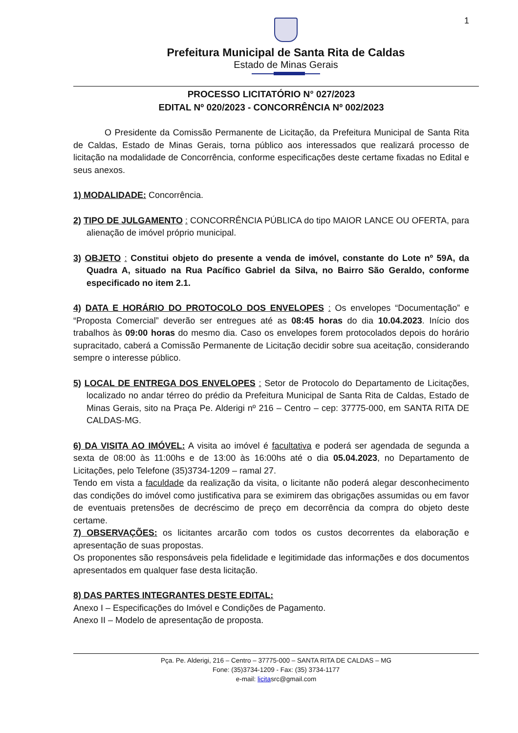1
Prefeitura Municipal de Santa Rita de Caldas
Estado de Minas Gerais
PROCESSO LICITATÓRIO N° 027/2023
EDITAL Nº 020/2023 - CONCORRÊNCIA Nº 002/2023
O Presidente da Comissão Permanente de Licitação, da Prefeitura Municipal de Santa Rita de Caldas, Estado de Minas Gerais, torna público aos interessados que realizará processo de licitação na modalidade de Concorrência, conforme especificações deste certame fixadas no Edital e seus anexos.
1) MODALIDADE: Concorrência.
2) TIPO DE JULGAMENTO : CONCORRÊNCIA PÚBLICA do tipo MAIOR LANCE OU OFERTA, para alienação de imóvel próprio municipal.
3) OBJETO : Constitui objeto do presente a venda de imóvel, constante do Lote nº 59A, da Quadra A, situado na Rua Pacífico Gabriel da Silva, no Bairro São Geraldo, conforme especificado no item 2.1.
4) DATA E HORÁRIO DO PROTOCOLO DOS ENVELOPES : Os envelopes “Documentação” e “Proposta Comercial” deverão ser entregues até as 08:45 horas do dia 10.04.2023. Início dos trabalhos às 09:00 horas do mesmo dia. Caso os envelopes forem protocolados depois do horário supracitado, caberá a Comissão Permanente de Licitação decidir sobre sua aceitação, considerando sempre o interesse público.
5) LOCAL DE ENTREGA DOS ENVELOPES : Setor de Protocolo do Departamento de Licitações, localizado no andar térreo do prédio da Prefeitura Municipal de Santa Rita de Caldas, Estado de Minas Gerais, sito na Praça Pe. Alderigi nº 216 – Centro – cep: 37775-000, em SANTA RITA DE CALDAS-MG.
6) DA VISITA AO IMÓVEL: A visita ao imóvel é facultativa e poderá ser agendada de segunda a sexta de 08:00 às 11:00hs e de 13:00 às 16:00hs até o dia 05.04.2023, no Departamento de Licitações, pelo Telefone (35)3734-1209 – ramal 27.
Tendo em vista a faculdade da realização da visita, o licitante não poderá alegar desconhecimento das condições do imóvel como justificativa para se eximirem das obrigações assumidas ou em favor de eventuais pretensões de decréscimo de preço em decorrência da compra do objeto deste certame.
7) OBSERVAÇÕES: os licitantes arcarão com todos os custos decorrentes da elaboração e apresentação de suas propostas.
Os proponentes são responsáveis pela fidelidade e legitimidade das informações e dos documentos apresentados em qualquer fase desta licitação.
8) DAS PARTES INTEGRANTES DESTE EDITAL:
Anexo I – Especificações do Imóvel e Condições de Pagamento.
Anexo II – Modelo de apresentação de proposta.
Pça. Pe. Alderigi, 216 – Centro – 37775-000 – SANTA RITA DE CALDAS – MG
Fone: (35)3734-1209 - Fax: (35) 3734-1177
e-mail: licitasrc@gmail.com